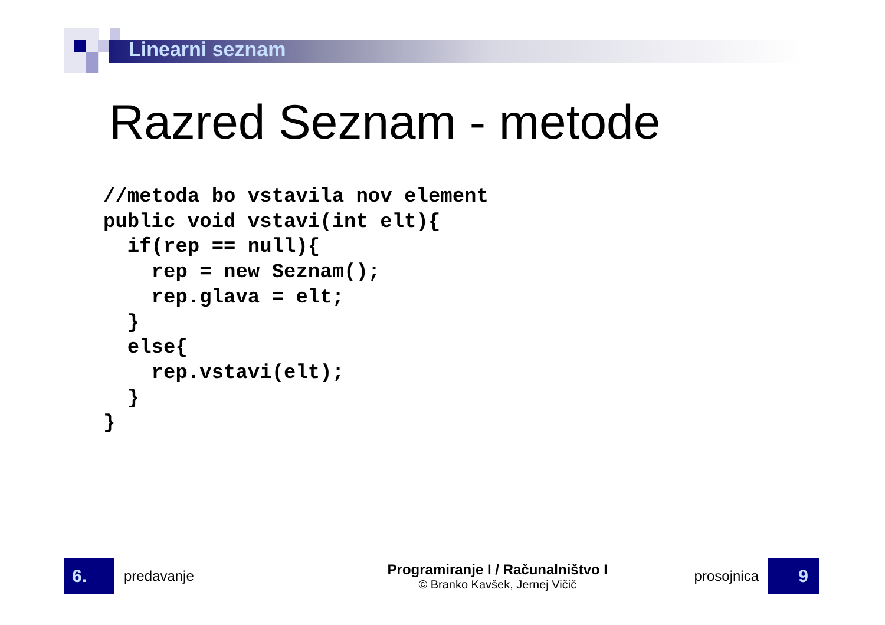Linearni seznam
Razred Seznam - metode
//metoda bo vstavila nov element
public void vstavi(int elt){
  if(rep == null){
    rep = new Seznam();
    rep.glava = elt;
  }
  else{
    rep.vstavi(elt);
  }
}
6.
predavanje
Programiranje I / Računalništvo I
© Branko Kavšek, Jernej Vičič
prosojnica
9